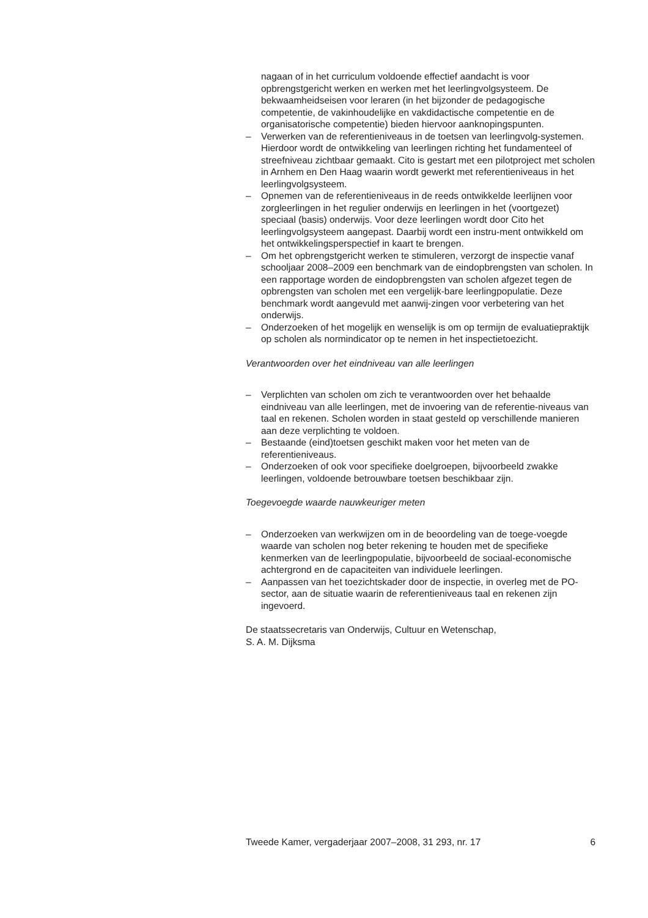nagaan of in het curriculum voldoende effectief aandacht is voor opbrengstgericht werken en werken met het leerlingvolgsysteem. De bekwaamheidseisen voor leraren (in het bijzonder de pedagogische competentie, de vakinhoudelijke en vakdidactische competentie en de organisatorische competentie) bieden hiervoor aanknopingspunten.
– Verwerken van de referentieniveaus in de toetsen van leerlingvolg-systemen. Hierdoor wordt de ontwikkeling van leerlingen richting het fundamenteel of streefniveau zichtbaar gemaakt. Cito is gestart met een pilotproject met scholen in Arnhem en Den Haag waarin wordt gewerkt met referentieniveaus in het leerlingvolgsysteem.
– Opnemen van de referentieniveaus in de reeds ontwikkelde leerlijnen voor zorgleerlingen in het regulier onderwijs en leerlingen in het (voortgezet) speciaal (basis) onderwijs. Voor deze leerlingen wordt door Cito het leerlingvolgsysteem aangepast. Daarbij wordt een instru-ment ontwikkeld om het ontwikkelingsperspectief in kaart te brengen.
– Om het opbrengstgericht werken te stimuleren, verzorgt de inspectie vanaf schooljaar 2008–2009 een benchmark van de eindopbrengsten van scholen. In een rapportage worden de eindopbrengsten van scholen afgezet tegen de opbrengsten van scholen met een vergelijk-bare leerlingpopulatie. Deze benchmark wordt aangevuld met aanwij-zingen voor verbetering van het onderwijs.
– Onderzoeken of het mogelijk en wenselijk is om op termijn de evaluatiepraktijk op scholen als normindicator op te nemen in het inspectietoezicht.
Verantwoorden over het eindniveau van alle leerlingen
– Verplichten van scholen om zich te verantwoorden over het behaalde eindniveau van alle leerlingen, met de invoering van de referentie-niveaus van taal en rekenen. Scholen worden in staat gesteld op verschillende manieren aan deze verplichting te voldoen.
– Bestaande (eind)toetsen geschikt maken voor het meten van de referentieniveaus.
– Onderzoeken of ook voor specifieke doelgroepen, bijvoorbeeld zwakke leerlingen, voldoende betrouwbare toetsen beschikbaar zijn.
Toegevoegde waarde nauwkeuriger meten
– Onderzoeken van werkwijzen om in de beoordeling van de toege-voegde waarde van scholen nog beter rekening te houden met de specifieke kenmerken van de leerlingpopulatie, bijvoorbeeld de sociaal-economische achtergrond en de capaciteiten van individuele leerlingen.
– Aanpassen van het toezichtskader door de inspectie, in overleg met de PO-sector, aan de situatie waarin de referentieniveaus taal en rekenen zijn ingevoerd.
De staatssecretaris van Onderwijs, Cultuur en Wetenschap,
S. A. M. Dijksma
Tweede Kamer, vergaderjaar 2007–2008, 31 293, nr. 17 6